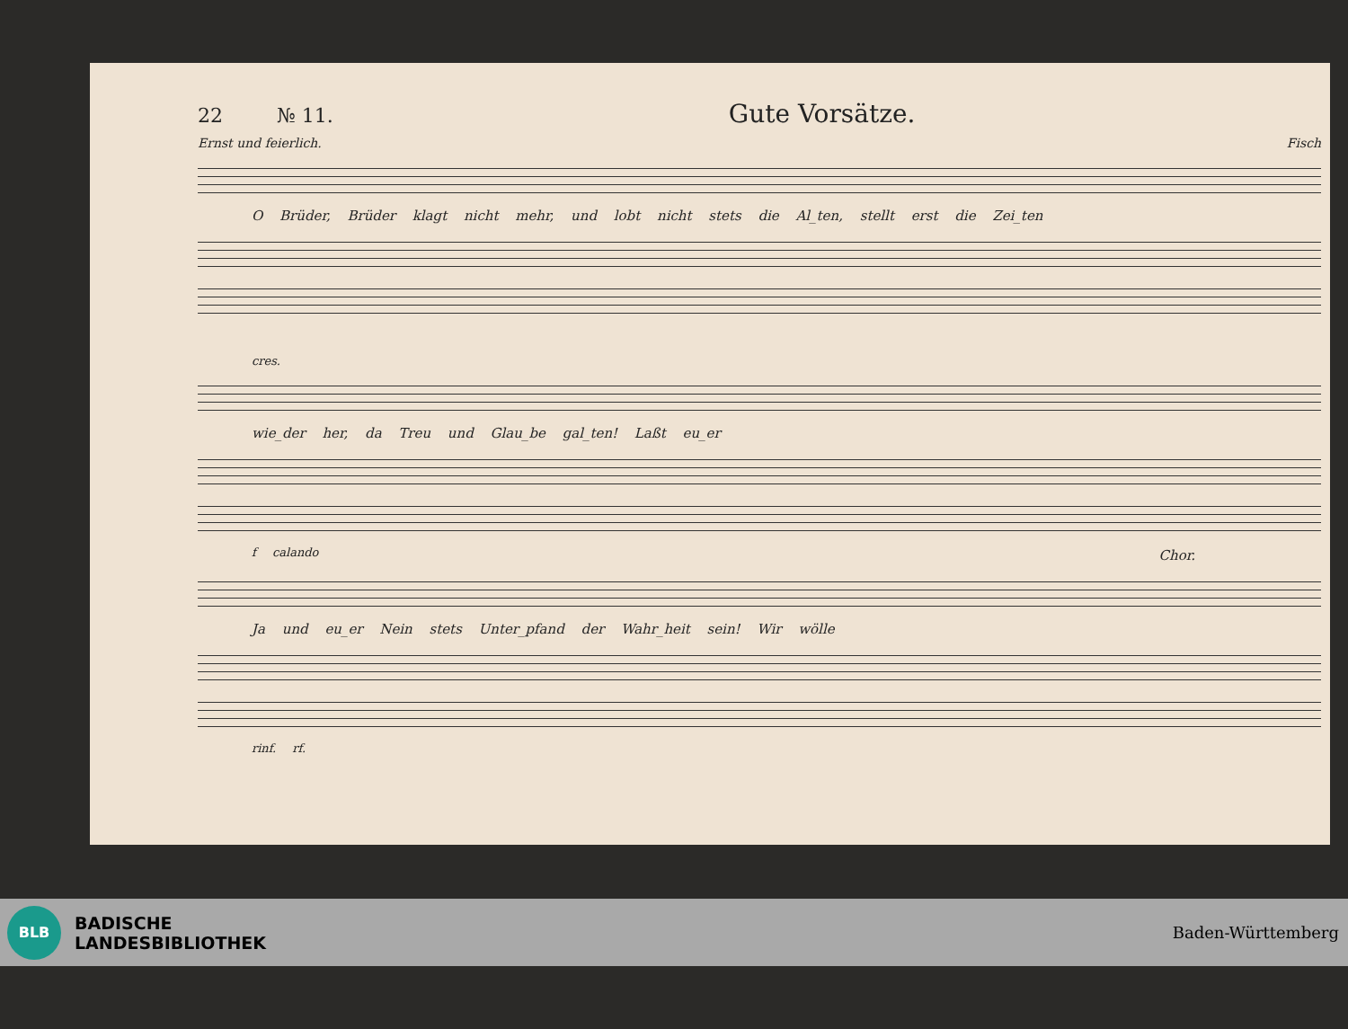22 № 11. Gute Vorsätze.
Ernst und feierlich. Fisch
O Brüder, Brüder klagt nicht mehr, und lobt nicht stets die Al_ten, stellt erst die Zei_ten
cres.
wie_der her, da Treu und Glau_be gal_ten! Laßt eu_er
f calando
Chor.
Ja und eu_er Nein stets Unter_pfand der Wahr_heit sein! Wir wölle
rinf. rf.
BLB
BADISCHE
LANDESBIBLIOTHEK
Baden-Württemberg